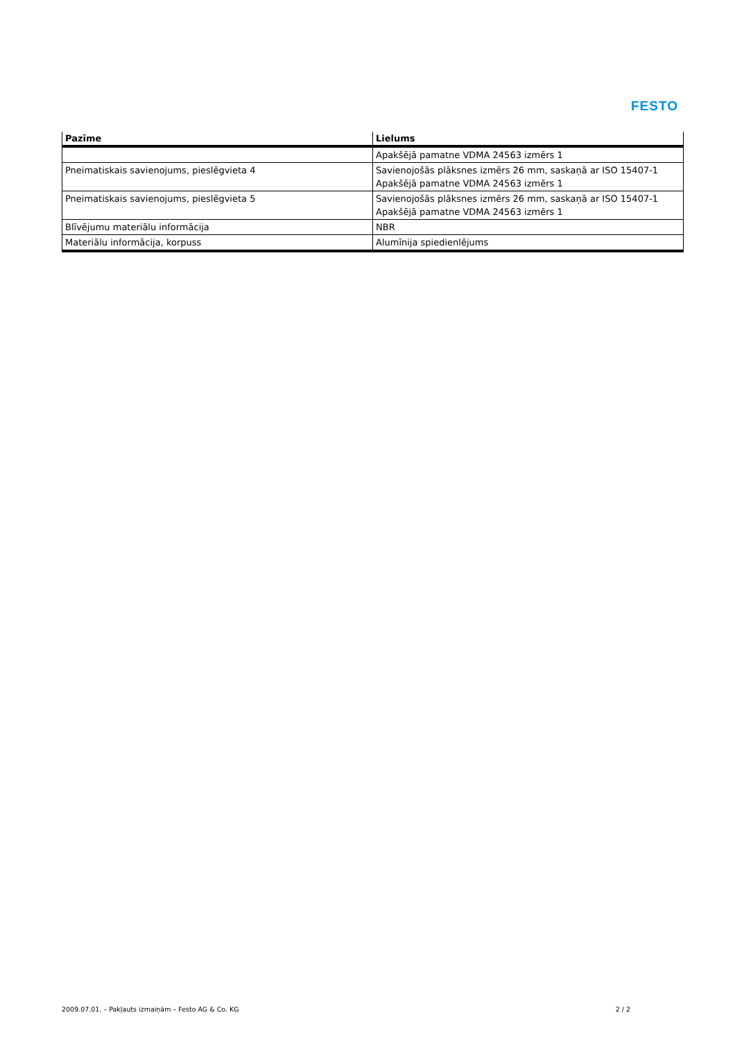FESTO
| Pazīme | Lielums |
| --- | --- |
| | Apakšējā pamatne VDMA 24563 izmērs 1 |
| Pneimatiskais savienojums, pieslēgvieta 4 | Savienojošās plāksnes izmērs 26 mm, saskaņā ar ISO 15407-1 Apakšējā pamatne VDMA 24563 izmērs 1 |
| Pneimatiskais savienojums, pieslēgvieta 5 | Savienojošās plāksnes izmērs 26 mm, saskaņā ar ISO 15407-1 Apakšējā pamatne VDMA 24563 izmērs 1 |
| Blīvējumu materiālu informācija | NBR |
| Materiālu informācija, korpuss | Alumīnija spiedienlējums |
2009.07.01. – Pakļauts izmaiņām – Festo AG & Co. KG 2 / 2